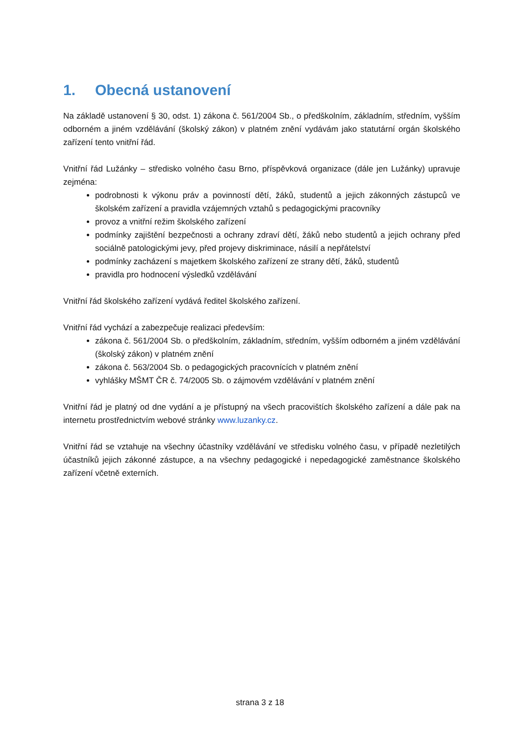1. Obecná ustanovení
Na základě ustanovení § 30, odst. 1) zákona č. 561/2004 Sb., o předškolním, základním, středním, vyšším odborném a jiném vzdělávání (školský zákon) v platném znění vydávám jako statutární orgán školského zařízení tento vnitřní řád.
Vnitřní řád Lužánky – středisko volného času Brno, příspěvková organizace (dále jen Lužánky) upravuje zejména:
podrobnosti k výkonu práv a povinností dětí, žáků, studentů a jejich zákonných zástupců ve školském zařízení a pravidla vzájemných vztahů s pedagogickými pracovníky
provoz a vnitřní režim školského zařízení
podmínky zajištění bezpečnosti a ochrany zdraví dětí, žáků nebo studentů a jejich ochrany před sociálně patologickými jevy, před projevy diskriminace, násilí a nepřátelství
podmínky zacházení s majetkem školského zařízení ze strany dětí, žáků, studentů
pravidla pro hodnocení výsledků vzdělávání
Vnitřní řád školského zařízení vydává ředitel školského zařízení.
Vnitřní řád vychází a zabezpečuje realizaci především:
zákona č. 561/2004 Sb. o předškolním, základním, středním, vyšším odborném a jiném vzdělávání (školský zákon) v platném znění
zákona č. 563/2004 Sb. o pedagogických pracovnících v platném znění
vyhlášky MŠMT ČR č. 74/2005 Sb. o zájmovém vzdělávání v platném znění
Vnitřní řád je platný od dne vydání a je přístupný na všech pracovištích školského zařízení a dále pak na internetu prostřednictvím webové stránky www.luzanky.cz.
Vnitřní řád se vztahuje na všechny účastníky vzdělávání ve středisku volného času, v případě nezletilých účastníků jejich zákonné zástupce, a na všechny pedagogické i nepedagogické zaměstnance školského zařízení včetně externích.
strana 3 z 18